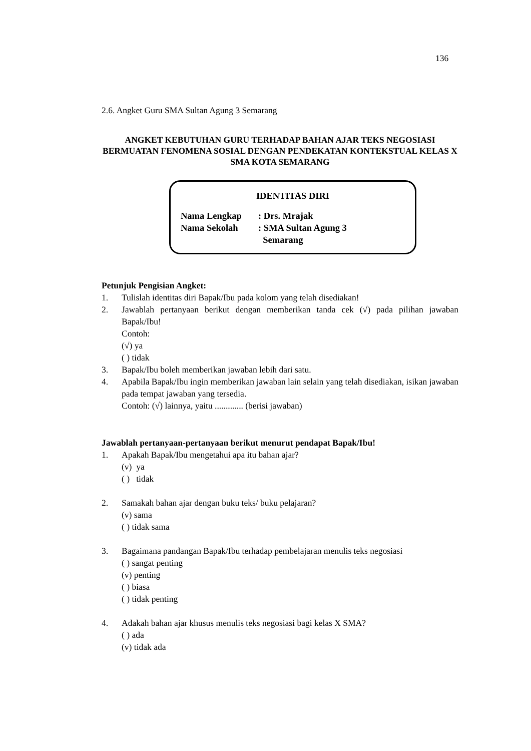136
2.6. Angket Guru SMA Sultan Agung 3 Semarang
ANGKET KEBUTUHAN GURU TERHADAP BAHAN AJAR TEKS NEGOSIASI BERMUATAN FENOMENA SOSIAL DENGAN PENDEKATAN KONTEKSTUAL KELAS X SMA KOTA SEMARANG
IDENTITAS DIRI
Nama Lengkap: Drs. Mrajak
Nama Sekolah: SMA Sultan Agung 3
Semarang
Petunjuk Pengisian Angket:
1. Tulislah identitas diri Bapak/Ibu pada kolom yang telah disediakan!
2. Jawablah pertanyaan berikut dengan memberikan tanda cek (√) pada pilihan jawaban Bapak/Ibu!
Contoh:
(√) ya
( ) tidak
3. Bapak/Ibu boleh memberikan jawaban lebih dari satu.
4. Apabila Bapak/Ibu ingin memberikan jawaban lain selain yang telah disediakan, isikan jawaban pada tempat jawaban yang tersedia.
Contoh: (√) lainnya, yaitu ............. (berisi jawaban)
Jawablah pertanyaan-pertanyaan berikut menurut pendapat Bapak/Ibu!
1. Apakah Bapak/Ibu mengetahui apa itu bahan ajar?
(v) ya
( ) tidak
2. Samakah bahan ajar dengan buku teks/ buku pelajaran?
(v) sama
( ) tidak sama
3. Bagaimana pandangan Bapak/Ibu terhadap pembelajaran menulis teks negosiasi
( ) sangat penting
(v) penting
( ) biasa
( ) tidak penting
4. Adakah bahan ajar khusus menulis teks negosiasi bagi kelas X SMA?
( ) ada
(v) tidak ada